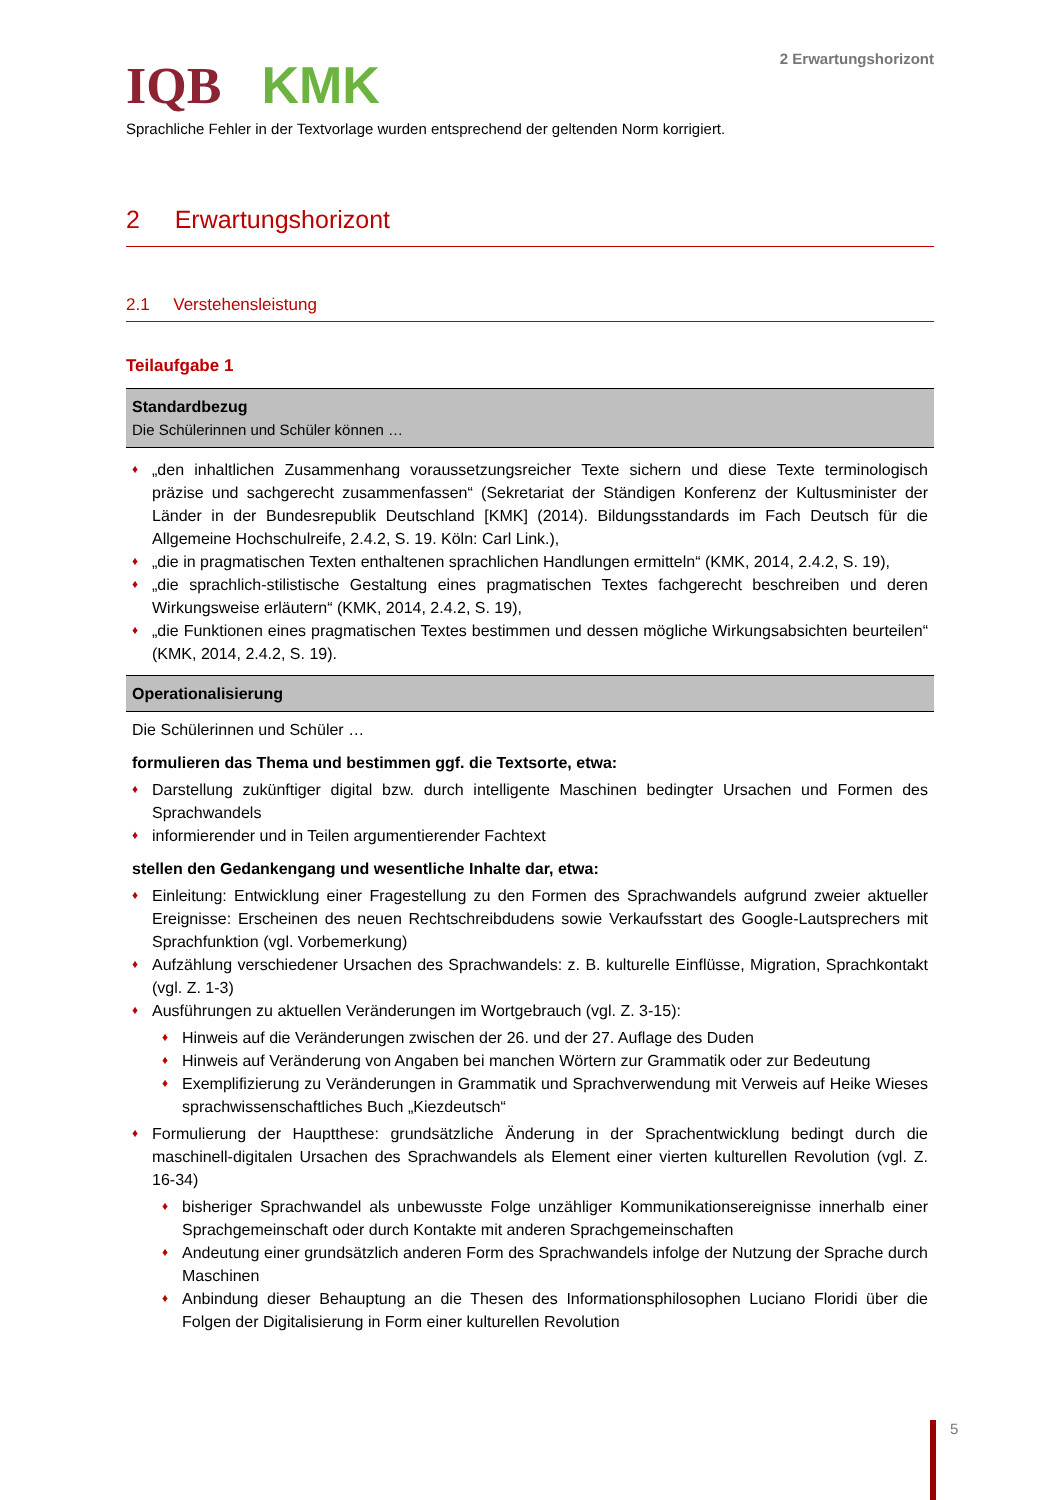IQB KMK
2 Erwartungshorizont
Sprachliche Fehler in der Textvorlage wurden entsprechend der geltenden Norm korrigiert.
2 Erwartungshorizont
2.1 Verstehensleistung
Teilaufgabe 1
| Standardbezug Die Schülerinnen und Schüler können … |
| --- |
| „den inhaltlichen Zusammenhang voraussetzungsreicher Texte sichern und diese Texte terminologisch präzise und sachgerecht zusammenfassen“ (Sekretariat der Ständigen Konferenz der Kultusminister der Länder in der Bundesrepublik Deutschland [KMK] (2014). Bildungsstandards im Fach Deutsch für die Allgemeine Hochschulreife, 2.4.2, S. 19. Köln: Carl Link.), „die in pragmatischen Texten enthaltenen sprachlichen Handlungen ermitteln“ (KMK, 2014, 2.4.2, S. 19), „die sprachlich-stilistische Gestaltung eines pragmatischen Textes fachgerecht beschreiben und deren Wirkungsweise erläutern“ (KMK, 2014, 2.4.2, S. 19), „die Funktionen eines pragmatischen Textes bestimmen und dessen mögliche Wirkungsabsichten beurteilen“ (KMK, 2014, 2.4.2, S. 19). |
| Operationalisierung |
| Die Schülerinnen und Schüler … formulieren das Thema und bestimmen ggf. die Textsorte, etwa: Darstellung zukünftiger digital bzw. durch intelligente Maschinen bedingter Ursachen und Formen des Sprachwandels informierender und in Teilen argumentierender Fachtext stellen den Gedankengang und wesentliche Inhalte dar, etwa: Einleitung: Entwicklung einer Fragestellung zu den Formen des Sprachwandels aufgrund zweier aktueller Ereignisse: Erscheinen des neuen Rechtschreibdudens sowie Verkaufsstart des Google-Lautsprechers mit Sprachfunktion (vgl. Vorbemerkung) Aufzählung verschiedener Ursachen des Sprachwandels: z. B. kulturelle Einflüsse, Migration, Sprachkontakt (vgl. Z. 1-3) Ausführungen zu aktuellen Veränderungen im Wortgebrauch (vgl. Z. 3-15): Hinweis auf die Veränderungen zwischen der 26. und der 27. Auflage des Duden Hinweis auf Veränderung von Angaben bei manchen Wörtern zur Grammatik oder zur Bedeutung Exemplifizierung zu Veränderungen in Grammatik und Sprachverwendung mit Verweis auf Heike Wieses sprachwissenschaftliches Buch „Kiezdeutsch“ Formulierung der Hauptthese: grundsätzliche Änderung in der Sprachentwicklung bedingt durch die maschinell-digitalen Ursachen des Sprachwandels als Element einer vierten kulturellen Revolution (vgl. Z. 16-34) bisheriger Sprachwandel als unbewusste Folge unzähliger Kommunikationsereignisse innerhalb einer Sprachgemeinschaft oder durch Kontakte mit anderen Sprachgemeinschaften Andeutung einer grundsätzlich anderen Form des Sprachwandels infolge der Nutzung der Sprache durch Maschinen Anbindung dieser Behauptung an die Thesen des Informationsphilosophen Luciano Floridi über die Folgen der Digitalisierung in Form einer kulturellen Revolution |
5